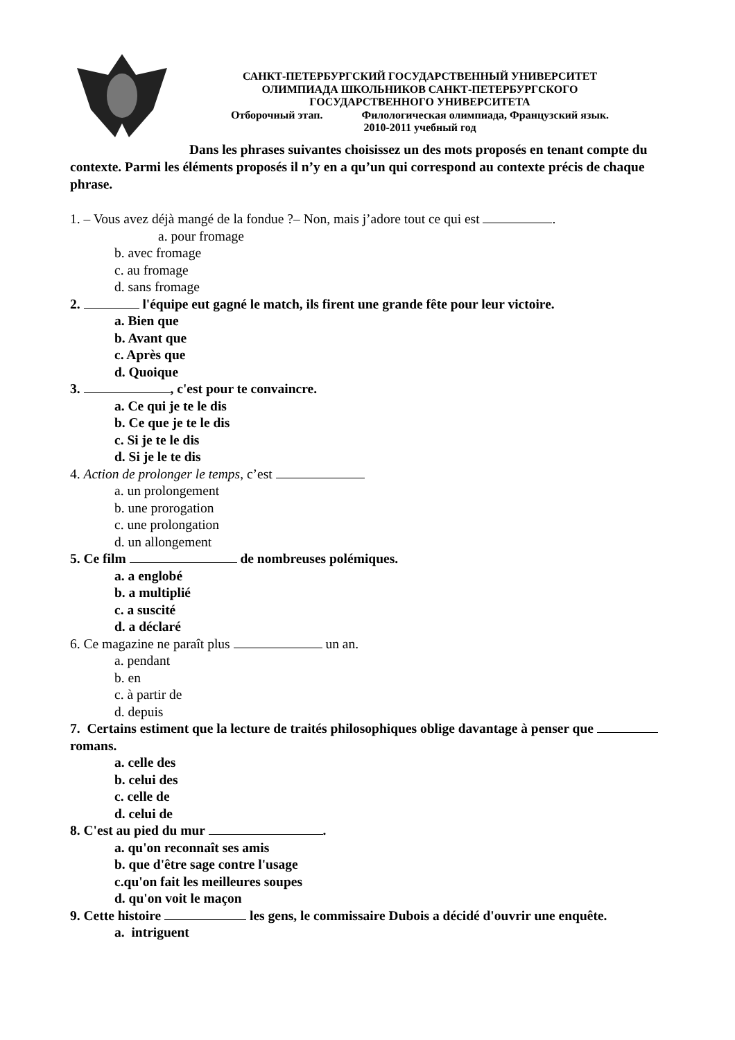САНКТ-ПЕТЕРБУРГСКИЙ ГОСУДАРСТВЕННЫЙ УНИВЕРСИТЕТ
ОЛИМПИАДА ШКОЛЬНИКОВ САНКТ-ПЕТЕРБУРГСКОГО
ГОСУДАРСТВЕННОГО УНИВЕРСИТЕТА
Отборочный этап. Филологическая олимпиада, Французский язык.
2010-2011 учебный год
Dans les phrases suivantes choisissez un des mots proposés en tenant compte du contexte. Parmi les éléments proposés il n’y en a qu’un qui correspond au contexte précis de chaque phrase.
1. – Vous avez déjà mangé de la fondue ?– Non, mais j’adore tout ce qui est .
a. pour fromage
b. avec fromage
c. au fromage
d. sans fromage
2. l'équipe eut gagné le match, ils firent une grande fête pour leur victoire.
a. Bien que
b. Avant que
c. Après que
d. Quoique
3. , c'est pour te convaincre.
a. Ce qui je te le dis
b. Ce que je te le dis
c. Si je te le dis
d. Si je le te dis
4. Action de prolonger le temps, c’est
a. un prolongement
b. une prorogation
c. une prolongation
d. un allongement
5. Ce film de nombreuses polémiques.
a. a englobé
b. a multiplié
c. a suscité
d. a déclaré
6. Ce magazine ne paraît plus un an.
a. pendant
b. en
c. à partir de
d. depuis
7. Certains estiment que la lecture de traités philosophiques oblige davantage à penser que romans.
a. celle des
b. celui des
c. celle de
d. celui de
8. C'est au pied du mur .
a. qu'on reconnaît ses amis
b. que d'être sage contre l'usage
c.qu'on fait les meilleures soupes
d. qu'on voit le maçon
9. Cette histoire les gens, le commissaire Dubois a décidé d'ouvrir une enquête.
a. intriguent